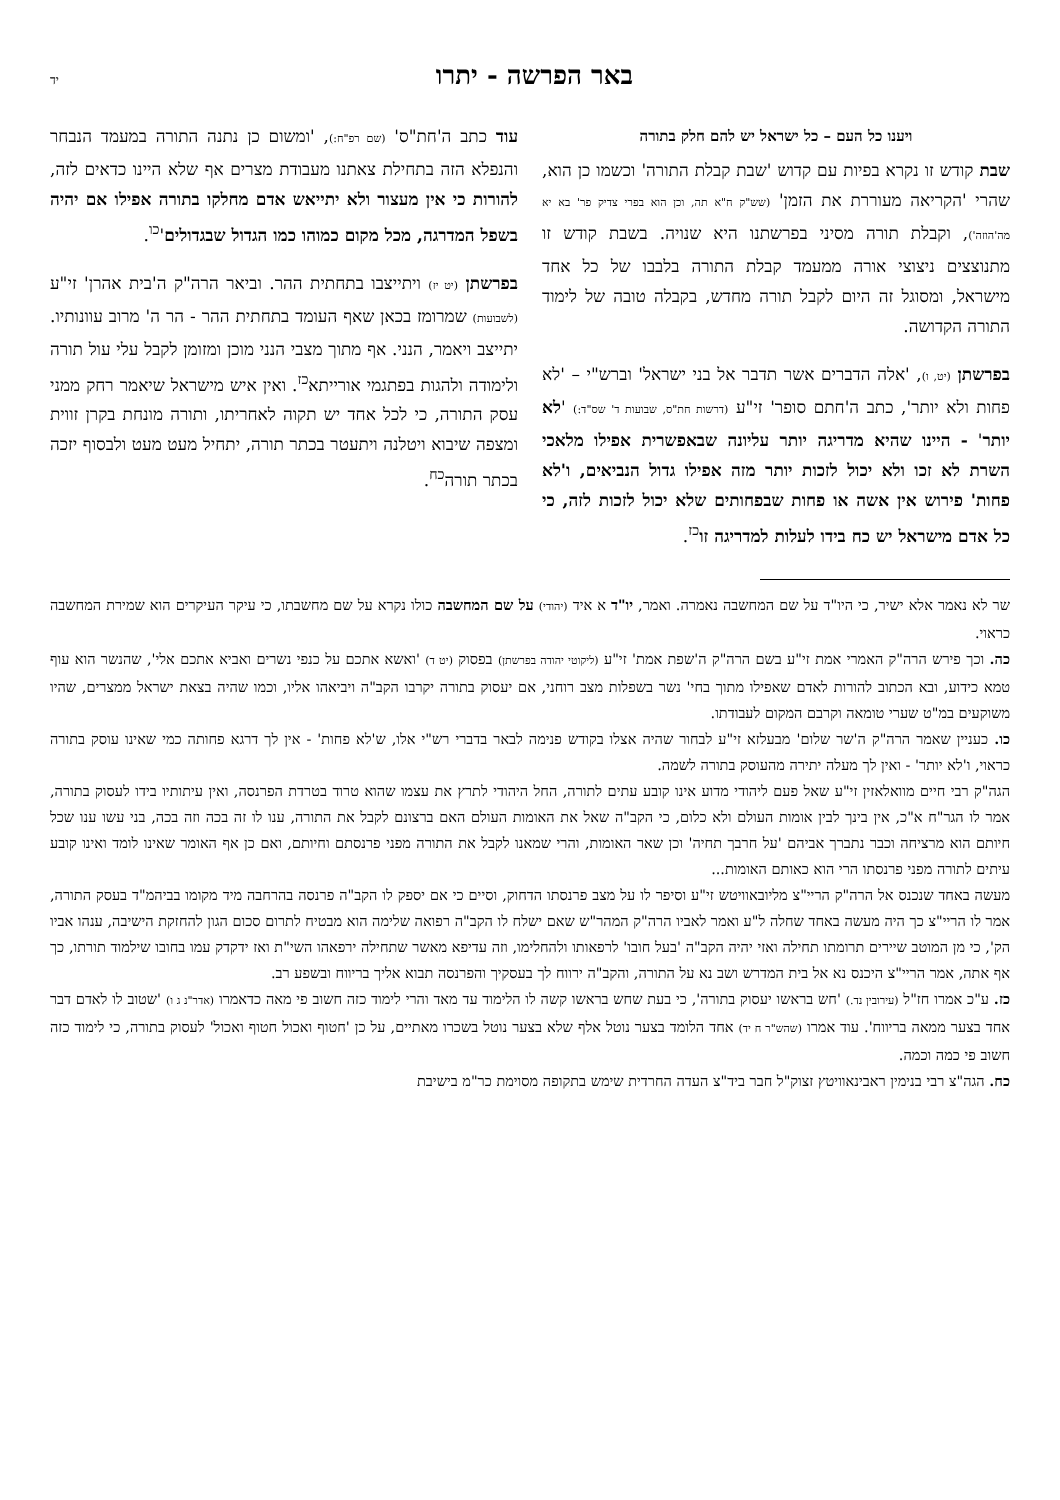באר הפרשה - יתרו
יד
ויענו כל העם – כל ישראל יש להם חלק בתורה
שבת קודש זו נקרא בפיות עם קדוש 'שבת קבלת התורה' וכשמו כן הוא, שהרי 'הקריאה מעוררת את הזמן' (שש"ק ח"א תה, וכן הוא בפרי צדיק פר' בא יא מה'הוזה'), וקבלת תורה מסיני בפרשתנו היא שנויה. בשבת קודש זו מתנוצצים ניצוצי אורה ממעמד קבלת התורה בלבבו של כל אחד מישראל, ומסוגל זה היום לקבל תורה מחדש, בקבלה טובה של לימוד התורה הקדושה.
בפרשתן (יט, ו), 'אלה הדברים אשר תדבר אל בני ישראל' וברש"י – 'לא פחות ולא יותר', כתב ה'חתם סופר' זי"ע (דרשות חת"ס, שבועות ד' שס"ד:) 'לא יותר' - היינו שהיא מדריגה יותר עליונה שבאפשרית אפילו מלאכי השרת לא זכו ולא יכול לזכות יותר מזה אפילו גדול הנביאים, ו'לא פחות' פירוש אין אשה או פחות שבפחותים שלא יכול לזכות לזה, כי כל אדם מישראל יש כח בידו לעלות למדריגה זו<sup>כז</sup>.
עוד כתב ה'חת"ס' (שם רפ"ח:), 'ומשום כן נתנה התורה במעמד הנבחר והנפלא הזה בתחילת צאתנו מעבודת מצרים אף שלא היינו כדאים לזה, להורות כי אין מעצור ולא יתייאש אדם מחלקו בתורה אפילו אם יהיה בשפל המדרגה, מכל מקום כמוהו כמו הגדול שבגדולים'<sup>כו</sup>.
בפרשתן (יט יז) ויתייצבו בתחתית ההר. וביאר הרה"ק ה'בית אהרן' זי"ע (לשבועות) שמרומז בכאן שאף העומד בתחתית ההר - הר ה' מרוב עוונותיו. יתייצב ויאמר, הנני. אף מתוך מצבי הנני מוכן ומזומן לקבל עלי עול תורה ולימודה ולהגות בפתגמי אורייתא<sup>כז</sup>. ואין איש מישראל שיאמר רחק ממני עסק התורה, כי לכל אחד יש תקוה לאחריתו, ותורה מונחת בקרן זווית ומצפה שיבוא ויטלנה ויתעטר בכתר תורה, יתחיל מעט מעט ולבסוף יזכה בכתר תורה<sup>כח</sup>.
שר לא נאמר אלא ישיר, כי היו"ד על שם המחשבה נאמרה. ואמר, יו"ד א איד (יהודי) על שם המחשבה כולו נקרא על שם מחשבתו, כי עיקר העיקרים הוא שמירת המחשבה כראוי.
כה. וכך פירש הרה"ק האמרי אמת זי"ע בשם הרה"ק ה'שפת אמת' זי"ע (ליקוטי יהודה בפרשתן) בפסוק (יט ד) 'ואשא אתכם על כנפי נשרים ואביא אתכם אלי', שהנשר הוא עוף טמא כידוע, ובא הכתוב להורות לאדם שאפילו מתוך בחי' נשר בשפלות מצב רוחני, אם יעסוק בתורה יקרבו הקב"ה ויביאהו אליו, וכמו שהיה בצאת ישראל ממצרים, שהיו משוקעים במ"ט שערי טומאה וקרבם המקום לעבודתו.
כו. כעניין שאמר הרה"ק ה'שר שלום' מבעלזא זי"ע לבחור שהיה אצלו בקודש פנימה לבאר בדברי רש"י אלו, ש'לא פחות' - אין לך דרגא פחותה כמי שאינו עוסק בתורה כראוי, ו'לא יותר' - ואין לך מעלה יתירה מהעוסק בתורה לשמה.
הגה"ק רבי חיים מוואלאזין זי"ע שאל פעם ליהודי מדוע אינו קובע עתים לתורה, החל היהודי לתרץ את עצמו שהוא טרוד בטרדת הפרנסה, ואין עיתותיו בידו לעסוק בתורה, אמר לו הגר"ח א"כ, אין בינך לבין אומות העולם ולא כלום, כי הקב"ה שאל את האומות העולם האם ברצונם לקבל את התורה, ענו לו זה בכה וזה בכה, בני עשו ענו שכל חיותם הוא מרציחה וכבר נתברך אביהם 'על חרבך תחיה' וכן שאר האומות, והרי שמאנו לקבל את התורה מפני פרנסתם וחיותם, ואם כן אף האומר שאינו לומד ואינו קובע עיתים לתורה מפני פרנסתו הרי הוא כאותם האומות...
מעשה באחד שנכנס אל הרה"ק הריי"צ מליובאוויטש זי"ע וסיפר לו על מצב פרנסתו הדחוק, וסיים כי אם יספק לו הקב"ה פרנסה בהרחבה מיד מקומו בביהמ"ד בעסק התורה, אמר לו הריי"צ כך היה מעשה באחד שחלה ל"ע ואמר לאביו הרה"ק המהר"ש שאם ישלח לו הקב"ה רפואה שלימה הוא מבטיח לתרום סכום הגון להחזקת הישיבה, ענהו אביו הק', כי מן המוטב שיירים תרומתו תחילה ואזי יהיה הקב"ה 'בעל חובו' לרפאותו ולהחלימו, וזה עדיפא מאשר שתחילה ירפאהו השי"ת ואז ידקדק עמו בחובו שילמוד תורתו, כך אף אתה, אמר הריי"צ היכנס נא אל בית המדרש ושב נא על התורה, והקב"ה ירווח לך בעסקיך והפרנסה תבוא אליך בריווח ובשפע רב.
כז. ע"כ אמרו חז"ל (עירובין נד.) 'חש בראשו יעסוק בתורה', כי בעת שחש בראשו קשה לו הלימוד עד מאד והרי לימוד כזה חשוב פי מאה כדאמרו (אדר"נ ג ו) 'שטוב לו לאדם דבר אחד בצער ממאה בריווח'. עוד אמרו (שהש"ר ח יד) אחד הלומד בצער נוטל אלף שלא בצער נוטל בשכרו מאתיים, על כן 'חטוף ואכול חטוף ואכול' לעסוק בתורה, כי לימוד כזה חשוב פי כמה וכמה.
כח. הגה"צ רבי בנימין ראבינאוויטץ זצוק"ל חבר ביד"צ העדה החרדית שימש בתקופה מסוימת כר"מ בישיבת